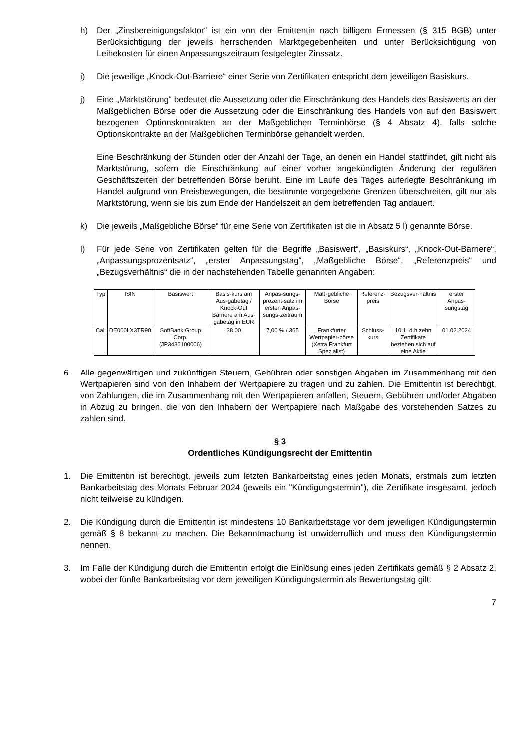h) Der „Zinsbereinigungsfaktor“ ist ein von der Emittentin nach billigem Ermessen (§ 315 BGB) unter Berücksichtigung der jeweils herrschenden Marktgegebenheiten und unter Berücksichtigung von Leihekosten für einen Anpassungszeitraum festgelegter Zinssatz.
i) Die jeweilige „Knock-Out-Barriere“ einer Serie von Zertifikaten entspricht dem jeweiligen Basiskurs.
j) Eine „Marktstörung“ bedeutet die Aussetzung oder die Einschränkung des Handels des Basiswerts an der Maßgeblichen Börse oder die Aussetzung oder die Einschränkung des Handels von auf den Basiswert bezogenen Optionskontrakten an der Maßgeblichen Terminbörse (§ 4 Absatz 4), falls solche Optionskontrakte an der Maßgeblichen Terminbörse gehandelt werden.
Eine Beschränkung der Stunden oder der Anzahl der Tage, an denen ein Handel stattfindet, gilt nicht als Marktstörung, sofern die Einschränkung auf einer vorher angekündigten Änderung der regulären Geschäftszeiten der betreffenden Börse beruht. Eine im Laufe des Tages auferlegte Beschränkung im Handel aufgrund von Preisbewegungen, die bestimmte vorgegebene Grenzen überschreiten, gilt nur als Marktstörung, wenn sie bis zum Ende der Handelszeit an dem betreffenden Tag andauert.
k) Die jeweils „Maßgebliche Börse“ für eine Serie von Zertifikaten ist die in Absatz 5 l) genannte Börse.
l) Für jede Serie von Zertifikaten gelten für die Begriffe „Basiswert“, „Basiskurs“, „Knock-Out-Barriere“, „Anpassungsprozentsatz“, „erster Anpassungstag“, „Maßgebliche Börse“, „Referenzpreis“ und „Bezugsverhältnis“ die in der nachstehenden Tabelle genannten Angaben:
| Typ | ISIN | Basiswert | Basis-kurs am Aus-gabetag / Knock-Out Barriere am Aus-gabetag in EUR | Anpas-sungs-prozent-satz im ersten Anpas-sungs-zeitraum | Maß-gebliche Börse | Referenz-preis | Bezugsver-hältnis | erster Anpas-sungstag |
| Call | DE000LX3TR90 | SoftBank Group Corp. (JP3436100006) | 38,00 | 7,00 % / 365 | Frankfurter Wertpapier-börse (Xetra Frankfurt Spezialist) | Schluss-kurs | 10:1, d.h zehn Zertifikate beziehen sich auf eine Aktie | 01.02.2024 |
6. Alle gegenwärtigen und zukünftigen Steuern, Gebühren oder sonstigen Abgaben im Zusammenhang mit den Wertpapieren sind von den Inhabern der Wertpapiere zu tragen und zu zahlen. Die Emittentin ist berechtigt, von Zahlungen, die im Zusammenhang mit den Wertpapieren anfallen, Steuern, Gebühren und/oder Abgaben in Abzug zu bringen, die von den Inhabern der Wertpapiere nach Maßgabe des vorstehenden Satzes zu zahlen sind.
§ 3
Ordentliches Kündigungsrecht der Emittentin
1. Die Emittentin ist berechtigt, jeweils zum letzten Bankarbeitstag eines jeden Monats, erstmals zum letzten Bankarbeitstag des Monats Februar 2024 (jeweils ein "Kündigungstermin"), die Zertifikate insgesamt, jedoch nicht teilweise zu kündigen.
2. Die Kündigung durch die Emittentin ist mindestens 10 Bankarbeitstage vor dem jeweiligen Kündigungstermin gemäß § 8 bekannt zu machen. Die Bekanntmachung ist unwiderruflich und muss den Kündigungstermin nennen.
3. Im Falle der Kündigung durch die Emittentin erfolgt die Einlösung eines jeden Zertifikats gemäß § 2 Absatz 2, wobei der fünfte Bankarbeitstag vor dem jeweiligen Kündigungstermin als Bewertungstag gilt.
7